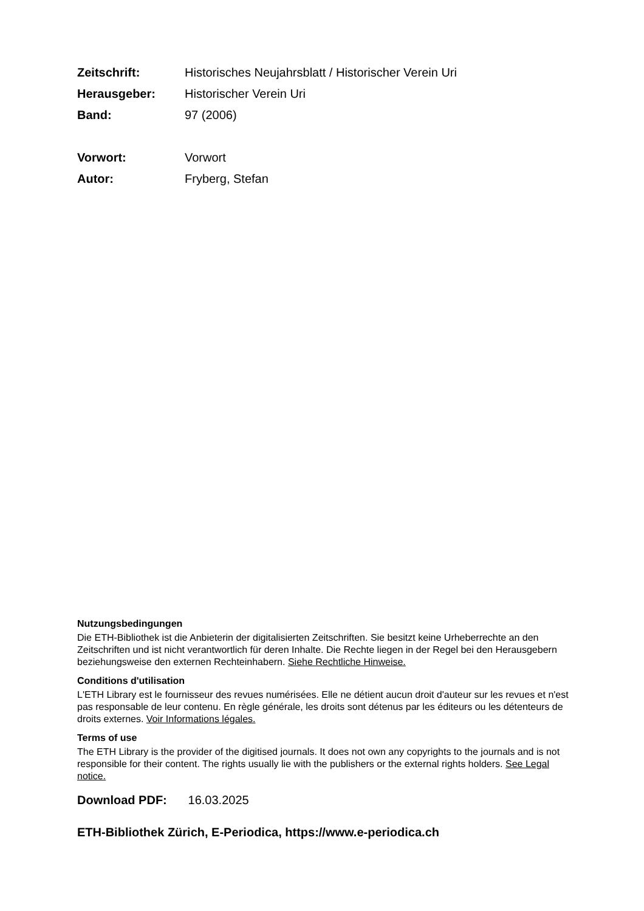| Zeitschrift: | Historisches Neujahrsblatt / Historischer Verein Uri |
| Herausgeber: | Historischer Verein Uri |
| Band: | 97 (2006) |
| Vorwort: | Vorwort |
| Autor: | Fryberg, Stefan |
Nutzungsbedingungen
Die ETH-Bibliothek ist die Anbieterin der digitalisierten Zeitschriften. Sie besitzt keine Urheberrechte an den Zeitschriften und ist nicht verantwortlich für deren Inhalte. Die Rechte liegen in der Regel bei den Herausgebern beziehungsweise den externen Rechteinhabern. Siehe Rechtliche Hinweise.
Conditions d'utilisation
L'ETH Library est le fournisseur des revues numérisées. Elle ne détient aucun droit d'auteur sur les revues et n'est pas responsable de leur contenu. En règle générale, les droits sont détenus par les éditeurs ou les détenteurs de droits externes. Voir Informations légales.
Terms of use
The ETH Library is the provider of the digitised journals. It does not own any copyrights to the journals and is not responsible for their content. The rights usually lie with the publishers or the external rights holders. See Legal notice.
Download PDF: 16.03.2025
ETH-Bibliothek Zürich, E-Periodica, https://www.e-periodica.ch